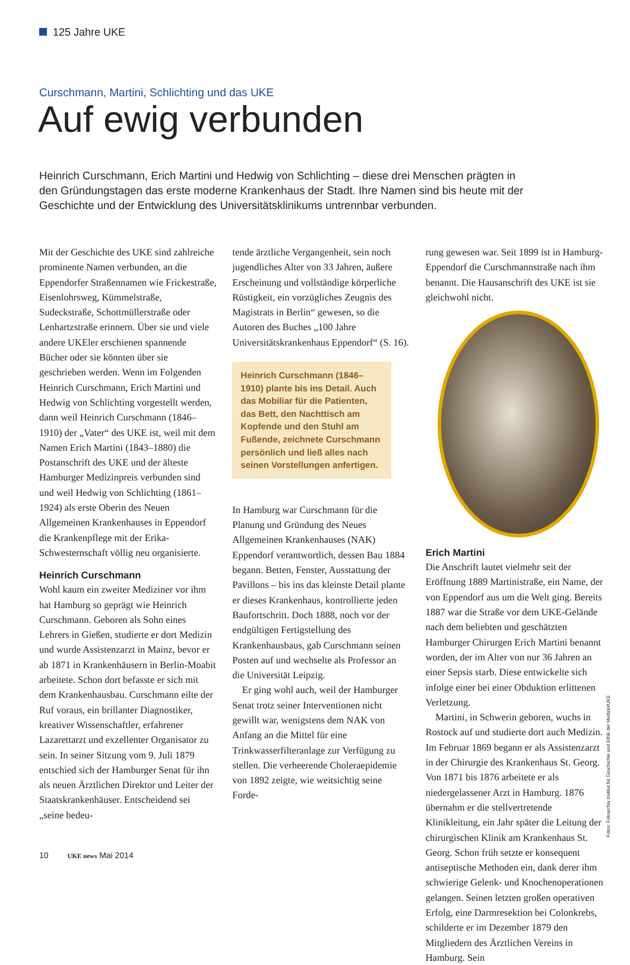125 Jahre UKE
Curschmann, Martini, Schlichting und das UKE
Auf ewig verbunden
Heinrich Curschmann, Erich Martini und Hedwig von Schlichting – diese drei Menschen prägten in den Gründungstagen das erste moderne Krankenhaus der Stadt. Ihre Namen sind bis heute mit der Geschichte und der Entwicklung des Universitätsklinikums untrennbar verbunden.
Mit der Geschichte des UKE sind zahlreiche prominente Namen verbunden, an die Eppendorfer Straßennamen wie Frickestraße, Eisenlohrsweg, Kümmelstraße, Sudeckstraße, Schottmüllerstraße oder Lenhartzstraße erinnern. Über sie und viele andere UKEler erschienen spannende Bücher oder sie könnten über sie geschrieben werden. Wenn im Folgenden Heinrich Curschmann, Erich Martini und Hedwig von Schlichting vorgestellt werden, dann weil Heinrich Curschmann (1846–1910) der „Vater“ des UKE ist, weil mit dem Namen Erich Martini (1843–1880) die Postanschrift des UKE und der älteste Hamburger Medizinpreis verbunden sind und weil Hedwig von Schlichting (1861–1924) als erste Oberin des Neuen Allgemeinen Krankenhauses in Eppendorf die Krankenpflege mit der Erika-Schwesternschaft völlig neu organisierte.
Heinrich Curschmann
Wohl kaum ein zweiter Mediziner vor ihm hat Hamburg so geprägt wie Heinrich Curschmann. Geboren als Sohn eines Lehrers in Gießen, studierte er dort Medizin und wurde Assistenzarzt in Mainz, bevor er ab 1871 in Krankenhäusern in Berlin-Moabit arbeitete. Schon dort befasste er sich mit dem Krankenhausbau. Curschmann eilte der Ruf voraus, ein brillanter Diagnostiker, kreativer Wissenschaftler, erfahrener Lazarettarzt und exzellenter Organisator zu sein. In seiner Sitzung vom 9. Juli 1879 entschied sich der Hamburger Senat für ihn als neuen Ärztlichen Direktor und Leiter der Staatskrankenhäuser. Entscheidend sei „seine bedeu-
tende ärztliche Vergangenheit, sein noch jugendliches Alter von 33 Jahren, äußere Erscheinung und vollständige körperliche Rüstigkeit, ein vorzügliches Zeugnis des Magistrats in Berlin“ gewesen, so die Autoren des Buches „100 Jahre Universitätskrankenhaus Eppendorf“ (S. 16).
Heinrich Curschmann (1846–1910) plante bis ins Detail. Auch das Mobiliar für die Patienten, das Bett, den Nachttisch am Kopfende und den Stuhl am Fußende, zeichnete Curschmann persönlich und ließ alles nach seinen Vorstellungen anfertigen.
In Hamburg war Curschmann für die Planung und Gründung des Neues Allgemeinen Krankenhauses (NAK) Eppendorf verantwortlich, dessen Bau 1884 begann. Betten, Fenster, Ausstattung der Pavillons – bis ins das kleinste Detail plante er dieses Krankenhaus, kontrollierte jeden Baufortschritt. Doch 1888, noch vor der endgültigen Fertigstellung des Krankenhausbaus, gab Curschmann seinen Posten auf und wechselte als Professor an die Universität Leipzig.
 Er ging wohl auch, weil der Hamburger Senat trotz seiner Interventionen nicht gewillt war, wenigstens dem NAK von Anfang an die Mittel für eine Trinkwasserfilteranlage zur Verfügung zu stellen. Die verheerende Choleraepidemie von 1892 zeigte, wie weitsichtig seine Forde-
rung gewesen war. Seit 1899 ist in Hamburg-Eppendorf die Curschmannstraße nach ihm benannt. Die Hausanschrift des UKE ist sie gleichwohl nicht.
Erich Martini
Die Anschrift lautet vielmehr seit der Eröffnung 1889 Martinistraße, ein Name, der von Eppendorf aus um die Welt ging. Bereits 1887 war die Straße vor dem UKE-Gelände nach dem beliebten und geschätzten Hamburger Chirurgen Erich Martini benannt worden, der im Alter von nur 36 Jahren an einer Sepsis starb. Diese entwickelte sich infolge einer bei einer Obduktion erlittenen Verletzung.
 Martini, in Schwerin geboren, wuchs in Rostock auf und studierte dort auch Medizin. Im Februar 1869 begann er als Assistenzarzt in der Chirurgie des Krankenhaus St. Georg. Von 1871 bis 1876 arbeitete er als niedergelassener Arzt in Hamburg. 1876 übernahm er die stellvertretende Klinikleitung, ein Jahr später die Leitung der chirurgischen Klinik am Krankenhaus St. Georg. Schon früh setzte er konsequent antiseptische Methoden ein, dank derer ihm schwierige Gelenk- und Knochenoperationen gelangen. Seinen letzten großen operativen Erfolg, eine Darmresektion bei Colonkrebs, schilderte er im Dezember 1879 den Mitgliedern des Ärztlichen Vereins in Hamburg. Sein
Fotos: Fotoarchiv Institut für Geschichte und Ethik der Medizin/UKE
10   UKE news Mai 2014